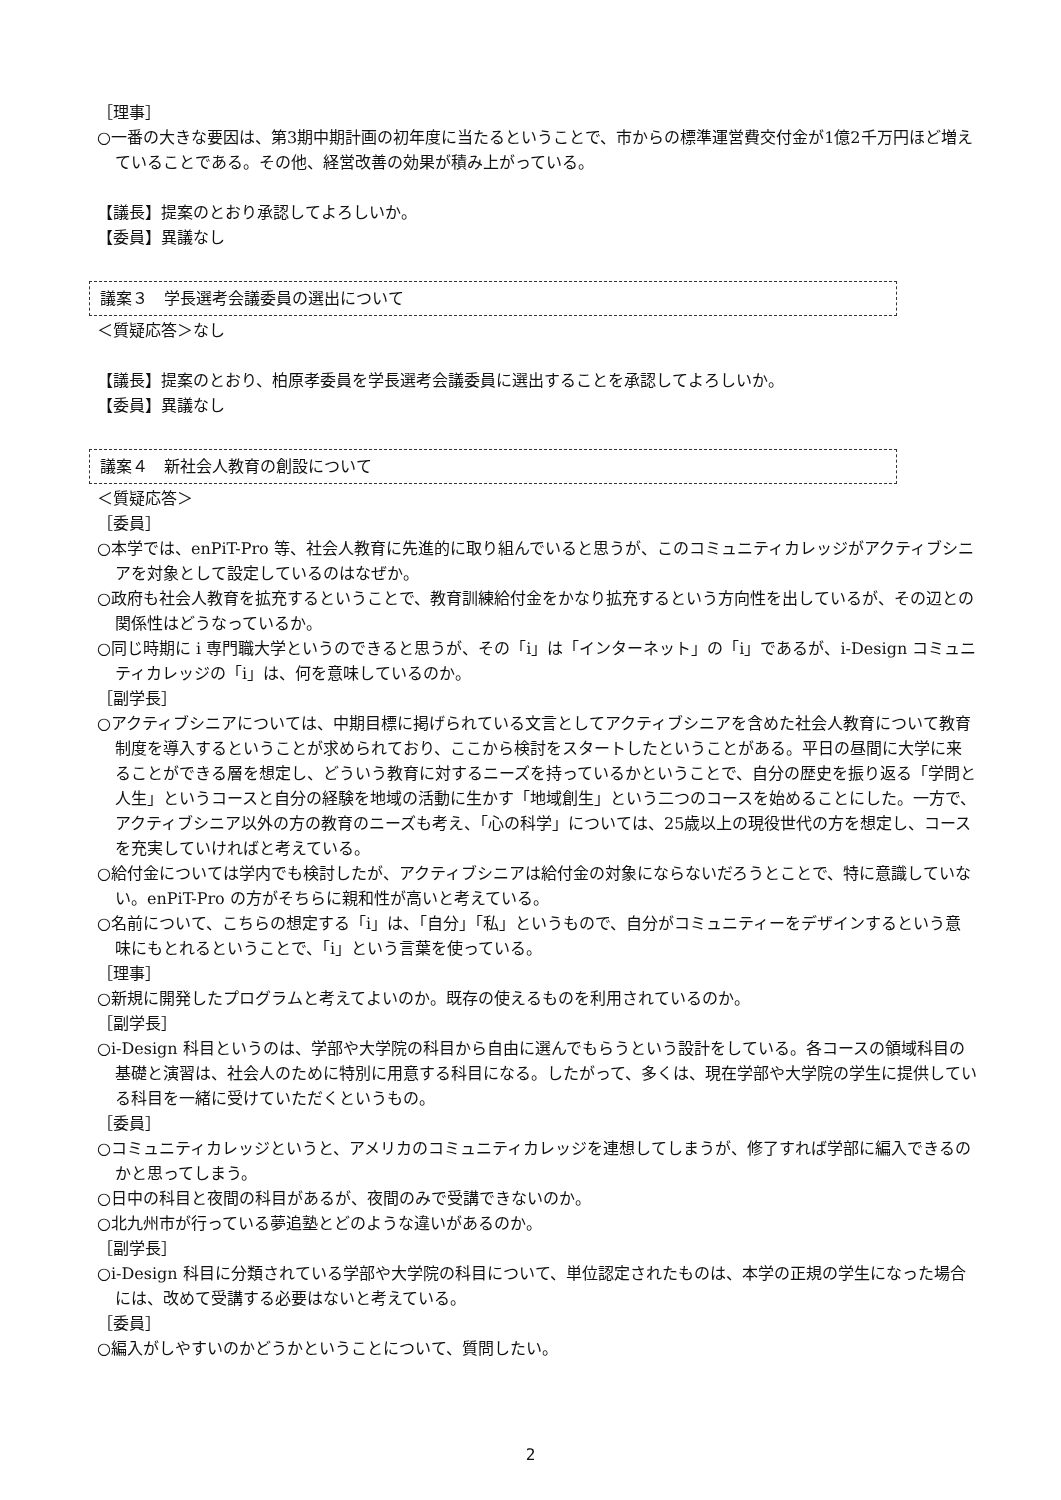［理事］
○一番の大きな要因は、第3期中期計画の初年度に当たるということで、市からの標準運営費交付金が1億2千万円ほど増えていることである。その他、経営改善の効果が積み上がっている。
【議長】提案のとおり承認してよろしいか。
【委員】異議なし
議案３　学長選考会議委員の選出について
＜質疑応答＞なし
【議長】提案のとおり、柏原孝委員を学長選考会議委員に選出することを承認してよろしいか。
【委員】異議なし
議案４　新社会人教育の創設について
＜質疑応答＞
［委員］
○本学では、enPiT-Pro 等、社会人教育に先進的に取り組んでいると思うが、このコミュニティカレッジがアクティブシニアを対象として設定しているのはなぜか。
○政府も社会人教育を拡充するということで、教育訓練給付金をかなり拡充するという方向性を出しているが、その辺との関係性はどうなっているか。
○同じ時期に i 専門職大学というのできると思うが、その「i」は「インターネット」の「i」であるが、i-Design コミュニティカレッジの「i」は、何を意味しているのか。
［副学長］
○アクティブシニアについては、中期目標に掲げられている文言としてアクティブシニアを含めた社会人教育について教育制度を導入するということが求められており、ここから検討をスタートしたということがある。平日の昼間に大学に来ることができる層を想定し、どういう教育に対するニーズを持っているかということで、自分の歴史を振り返る「学問と人生」というコースと自分の経験を地域の活動に生かす「地域創生」という二つのコースを始めることにした。一方で、アクティブシニア以外の方の教育のニーズも考え、「心の科学」については、25歳以上の現役世代の方を想定し、コースを充実していければと考えている。
○給付金については学内でも検討したが、アクティブシニアは給付金の対象にならないだろうとことで、特に意識していない。enPiT-Pro の方がそちらに親和性が高いと考えている。
○名前について、こちらの想定する「i」は、「自分」「私」というもので、自分がコミュニティーをデザインするという意味にもとれるということで、「i」という言葉を使っている。
［理事］
○新規に開発したプログラムと考えてよいのか。既存の使えるものを利用されているのか。
［副学長］
○i-Design 科目というのは、学部や大学院の科目から自由に選んでもらうという設計をしている。各コースの領域科目の基礎と演習は、社会人のために特別に用意する科目になる。したがって、多くは、現在学部や大学院の学生に提供している科目を一緒に受けていただくというもの。
［委員］
○コミュニティカレッジというと、アメリカのコミュニティカレッジを連想してしまうが、修了すれば学部に編入できるのかと思ってしまう。
○日中の科目と夜間の科目があるが、夜間のみで受講できないのか。
○北九州市が行っている夢追塾とどのような違いがあるのか。
［副学長］
○i-Design 科目に分類されている学部や大学院の科目について、単位認定されたものは、本学の正規の学生になった場合には、改めて受講する必要はないと考えている。
［委員］
○編入がしやすいのかどうかということについて、質問したい。
2